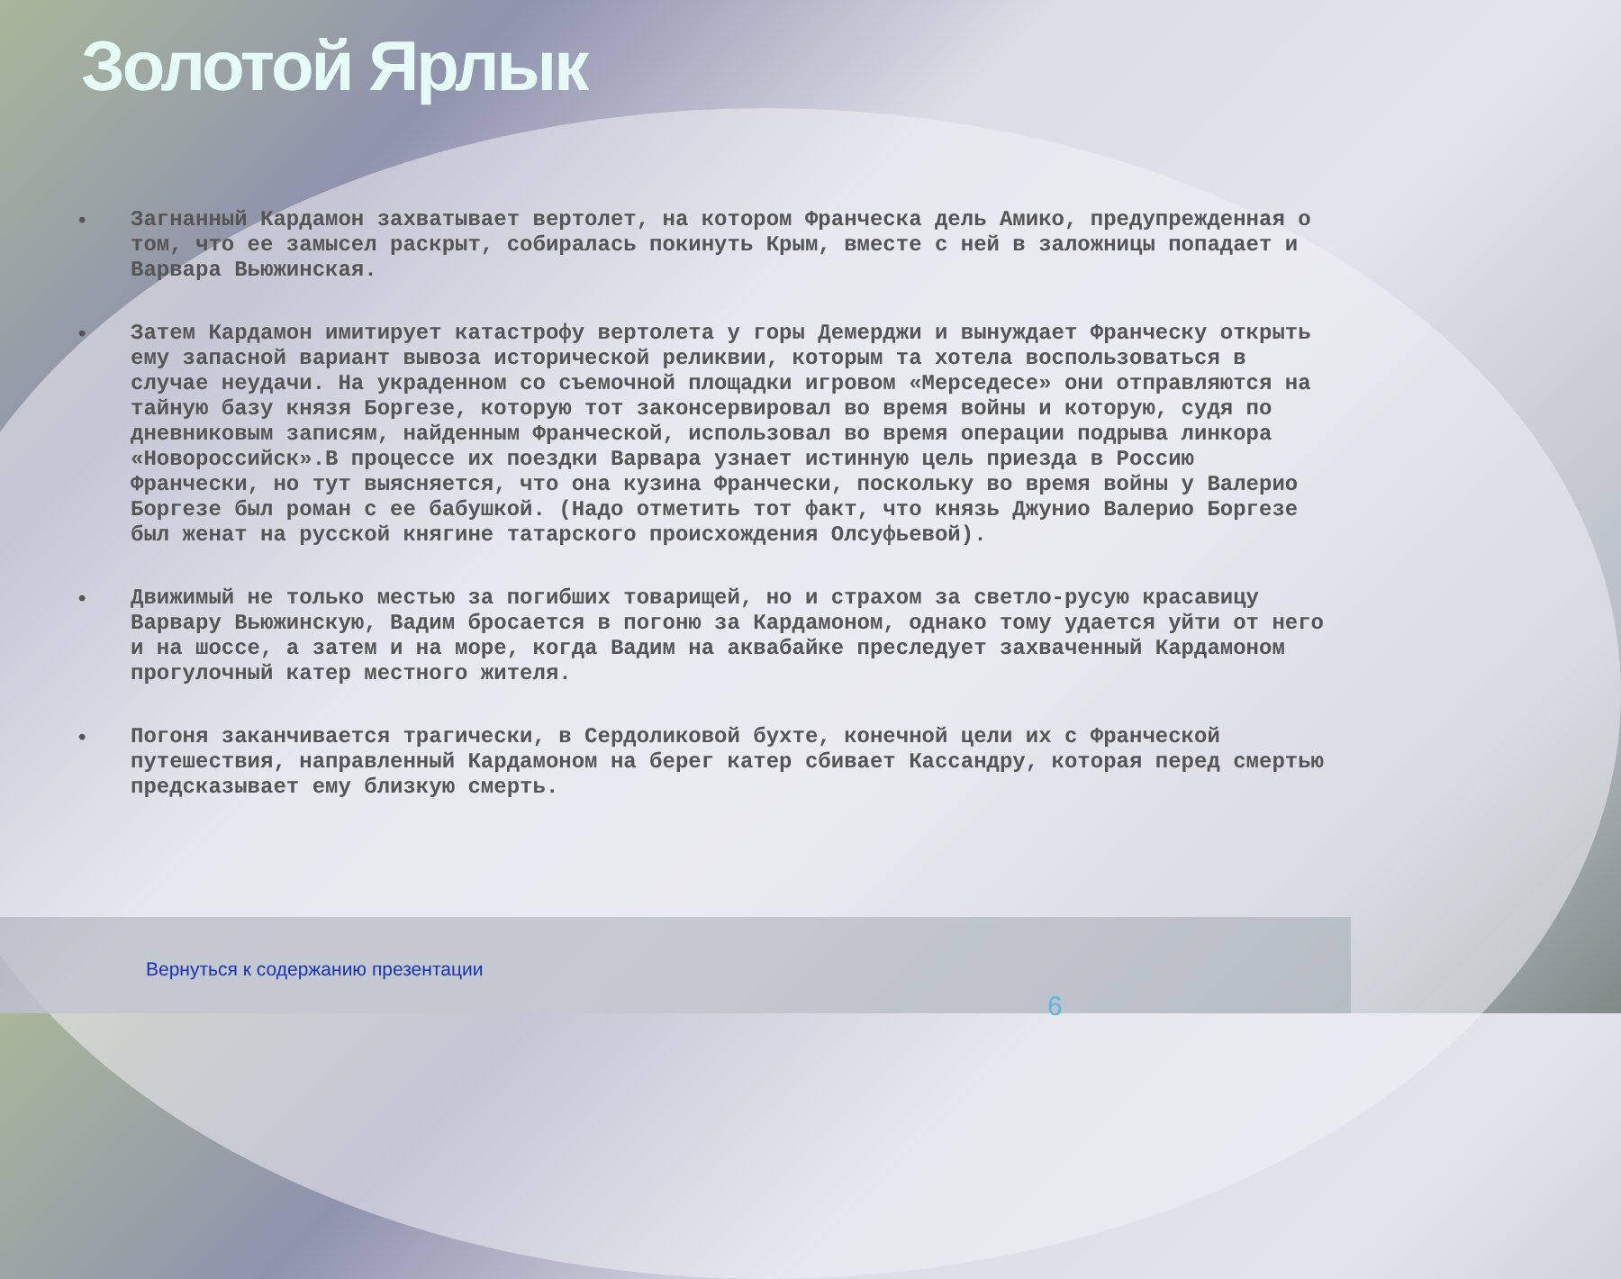Золотой Ярлык
• Загнанный Кардамон захватывает вертолет, на котором Франческа дель Амико, предупрежденная о том, что ее замысел раскрыт, собиралась покинуть Крым, вместе с ней в заложницы попадает и Варвара Вьюжинская.
• Затем Кардамон имитирует катастрофу вертолета у горы Демерджи и вынуждает Франческу открыть ему запасной вариант вывоза исторической реликвии, которым та хотела воспользоваться в случае неудачи. На украденном со съемочной площадки игровом «Мерседесе» они отправляются на тайную базу князя Боргезе, которую тот законсервировал во время войны и которую, судя по дневниковым записям, найденным Франческой, использовал во время операции подрыва линкора «Новороссийск».В процессе их поездки Варвара узнает истинную цель приезда в Россию Франчески, но тут выясняется, что она кузина Франчески, поскольку во время войны у Валерио Боргезе был роман с ее бабушкой. (Надо отметить тот факт, что князь Джунио Валерио Боргезе был женат на русской княгине татарского происхождения Олсуфьевой).
• Движимый не только местью за погибших товарищей, но и страхом за светло-русую красавицу Варвару Вьюжинскую, Вадим бросается в погоню за Кардамоном, однако тому удается уйти от него и на шоссе, а затем и на море, когда Вадим на аквабайке преследует захваченный Кардамоном прогулочный катер местного жителя.
• Погоня заканчивается трагически, в Сердоликовой бухте, конечной цели их с Франческой путешествия, направленный Кардамоном на берег катер сбивает Кассандру, которая перед смертью предсказывает ему близкую смерть.
Вернуться к содержанию презентации
6